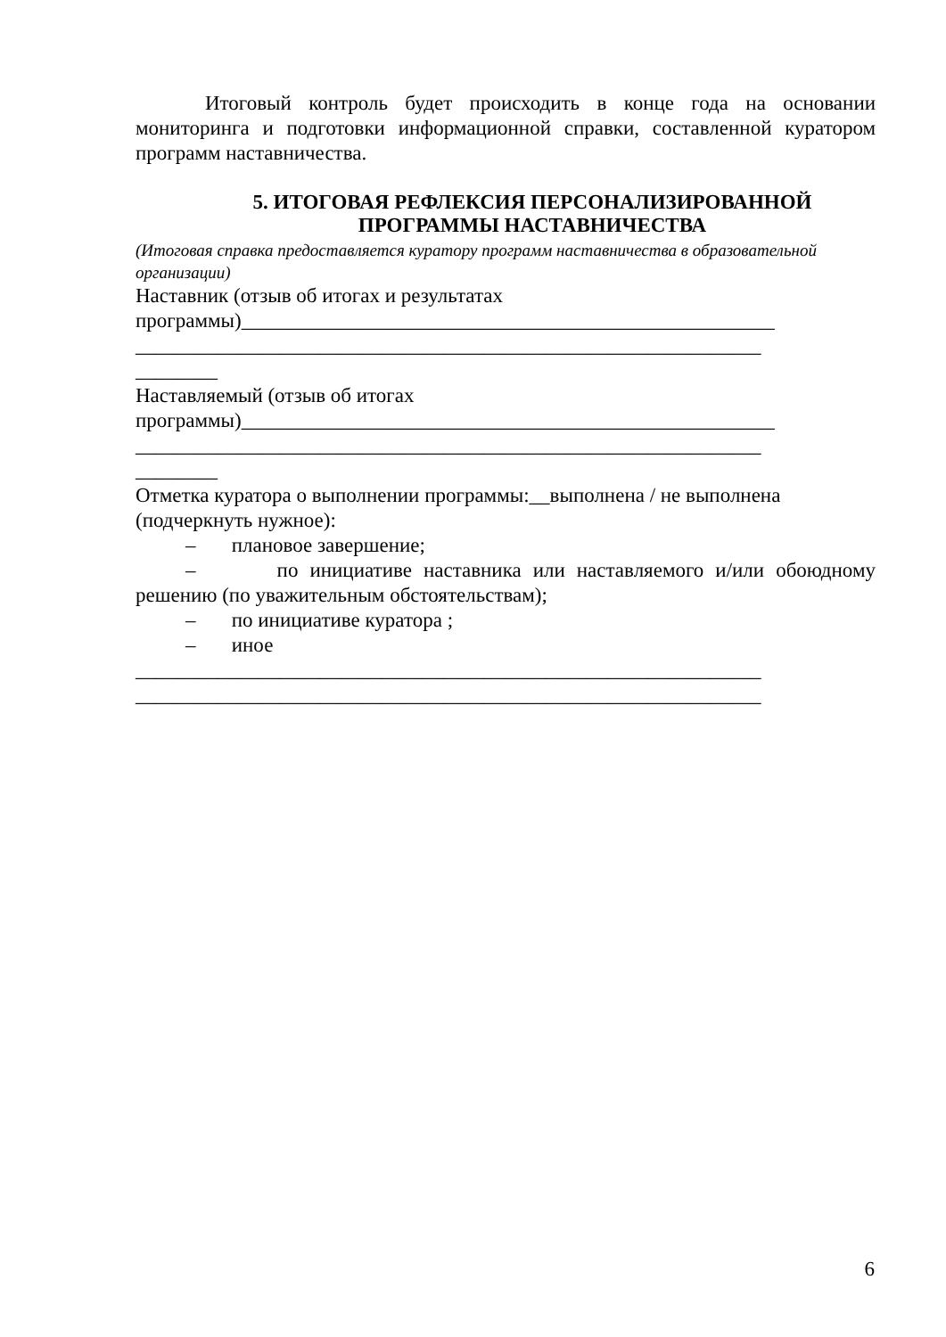Итоговый контроль будет происходить в конце года на основании мониторинга и подготовки информационной справки, составленной куратором программ наставничества.
5. ИТОГОВАЯ РЕФЛЕКСИЯ ПЕРСОНАЛИЗИРОВАННОЙ ПРОГРАММЫ НАСТАВНИЧЕСТВА
(Итоговая справка предоставляется куратору программ наставничества в образовательной организации)
Наставник (отзыв об итогах и результатах
программы)____________________________________________________
_____________________________________________________________
________
Наставляемый (отзыв об итогах
программы)____________________________________________________
_____________________________________________________________
________
Отметка куратора о выполнении программы:__выполнена / не выполнена (подчеркнуть нужное):
– плановое завершение;
– по инициативе наставника или наставляемого и/или обоюдному решению (по уважительным обстоятельствам);
– по инициативе куратора ;
– иное
_____________________________________________________________
_____________________________________________________________
6